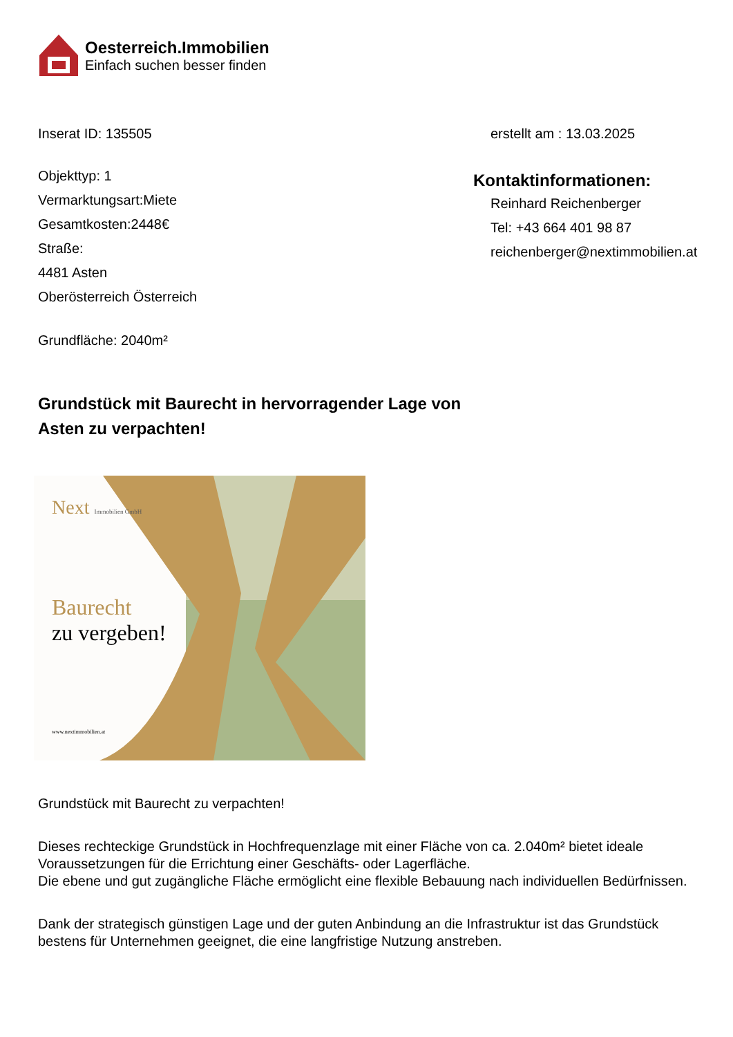Oesterreich.Immobilien
Einfach suchen besser finden
Inserat ID: 135505 erstellt am : 13.03.2025
Objekttyp: 1
Vermarktungsart:Miete
Gesamtkosten:2448€
Straße:
4481 Asten
Oberösterreich Österreich
Grundfläche: 2040m²
Kontaktinformationen:
Reinhard Reichenberger
Tel: +43 664 401 98 87
reichenberger@nextimmobilien.at
Grundstück mit Baurecht in hervorragender Lage von Asten zu verpachten!
Next Immobilien GmbH
Baurecht
zu vergeben!
www.nextimmobilien.at
Grundstück mit Baurecht zu verpachten!
Dieses rechteckige Grundstück in Hochfrequenzlage mit einer Fläche von ca. 2.040m² bietet ideale Voraussetzungen für die Errichtung einer Geschäfts- oder Lagerfläche.
Die ebene und gut zugängliche Fläche ermöglicht eine flexible Bebauung nach individuellen Bedürfnissen.
Dank der strategisch günstigen Lage und der guten Anbindung an die Infrastruktur ist das Grundstück bestens für Unternehmen geeignet, die eine langfristige Nutzung anstreben.